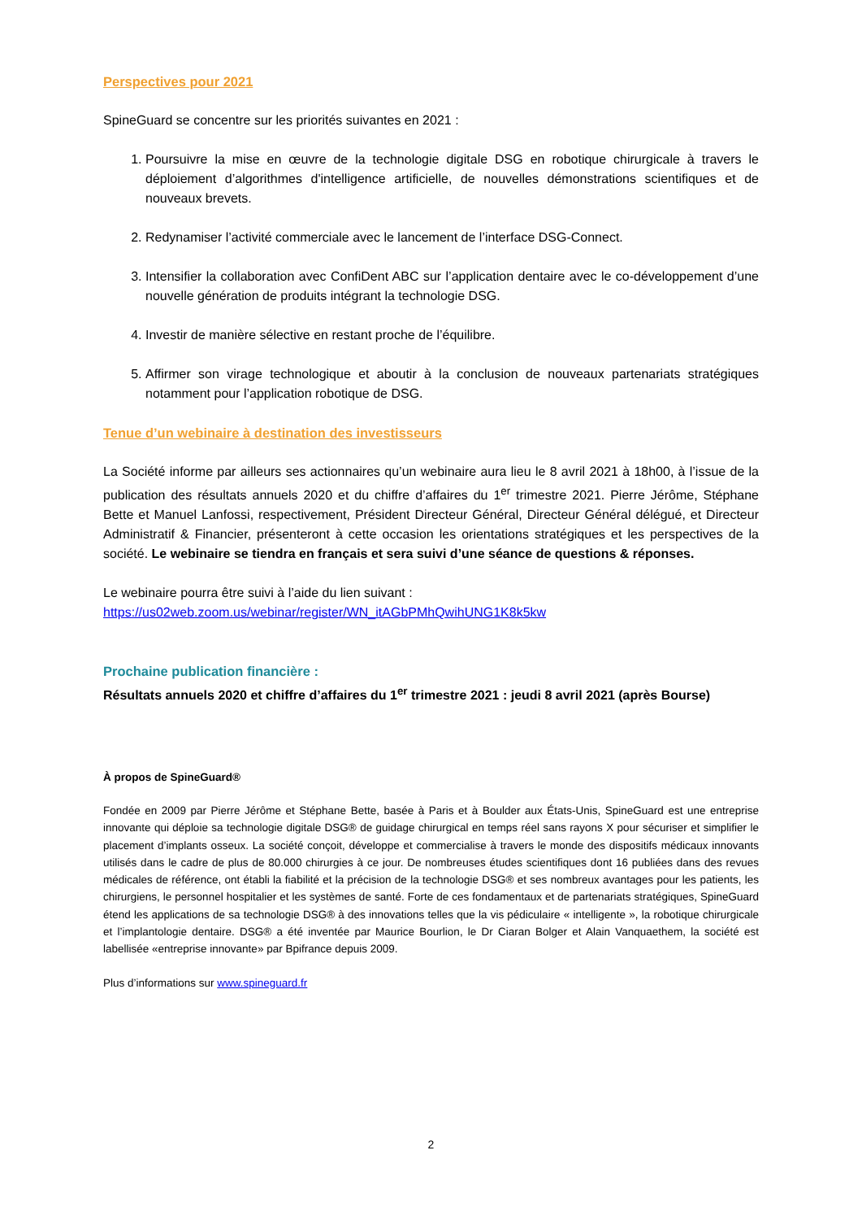Perspectives pour 2021
SpineGuard se concentre sur les priorités suivantes en 2021 :
1. Poursuivre la mise en œuvre de la technologie digitale DSG en robotique chirurgicale à travers le déploiement d’algorithmes d'intelligence artificielle, de nouvelles démonstrations scientifiques et de nouveaux brevets.
2. Redynamiser l’activité commerciale avec le lancement de l’interface DSG-Connect.
3. Intensifier la collaboration avec ConfiDent ABC sur l’application dentaire avec le co-développement d’une nouvelle génération de produits intégrant la technologie DSG.
4. Investir de manière sélective en restant proche de l’équilibre.
5. Affirmer son virage technologique et aboutir à la conclusion de nouveaux partenariats stratégiques notamment pour l’application robotique de DSG.
Tenue d’un webinaire à destination des investisseurs
La Société informe par ailleurs ses actionnaires qu’un webinaire aura lieu le 8 avril 2021 à 18h00, à l’issue de la publication des résultats annuels 2020 et du chiffre d’affaires du 1<sup>er</sup> trimestre 2021. Pierre Jérôme, Stéphane Bette et Manuel Lanfossi, respectivement, Président Directeur Général, Directeur Général délégué, et Directeur Administratif & Financier, présenteront à cette occasion les orientations stratégiques et les perspectives de la société. Le webinaire se tiendra en français et sera suivi d’une séance de questions & réponses.
Le webinaire pourra être suivi à l’aide du lien suivant :
https://us02web.zoom.us/webinar/register/WN_itAGbPMhQwihUNG1K8k5kw
Prochaine publication financière :
Résultats annuels 2020 et chiffre d’affaires du 1<sup>er</sup> trimestre 2021 : jeudi 8 avril 2021 (après Bourse)
À propos de SpineGuard®
Fondée en 2009 par Pierre Jérôme et Stéphane Bette, basée à Paris et à Boulder aux États-Unis, SpineGuard est une entreprise innovante qui déploie sa technologie digitale DSG® de guidage chirurgical en temps réel sans rayons X pour sécuriser et simplifier le placement d’implants osseux. La société conçoit, développe et commercialise à travers le monde des dispositifs médicaux innovants utilisés dans le cadre de plus de 80.000 chirurgies à ce jour. De nombreuses études scientifiques dont 16 publiées dans des revues médicales de référence, ont établi la fiabilité et la précision de la technologie DSG® et ses nombreux avantages pour les patients, les chirurgiens, le personnel hospitalier et les systèmes de santé. Forte de ces fondamentaux et de partenariats stratégiques, SpineGuard étend les applications de sa technologie DSG® à des innovations telles que la vis pédiculaire « intelligente », la robotique chirurgicale et l’implantologie dentaire. DSG® a été inventée par Maurice Bourlion, le Dr Ciaran Bolger et Alain Vanquaethem, la société est labellisée «entreprise innovante» par Bpifrance depuis 2009.
Plus d’informations sur www.spineguard.fr
2